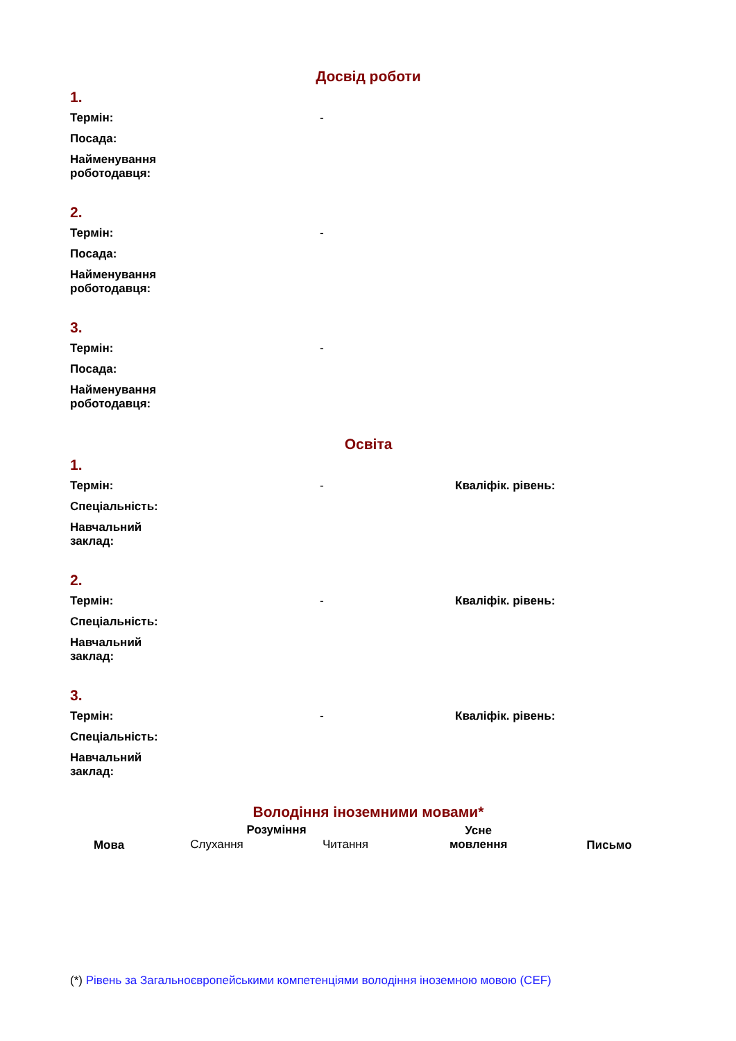Досвід роботи
1.
| Термін: | - |
| Посада: | |
| Найменування роботодавця: | |
2.
| Термін: | - |
| Посада: | |
| Найменування роботодавця: | |
3.
| Термін: | - |
| Посада: | |
| Найменування роботодавця: | |
Освіта
1.
| Термін: | - | Кваліфік. рівень: |
| Спеціальність: | | |
| Навчальний заклад: | | |
2.
| Термін: | - | Кваліфік. рівень: |
| Спеціальність: | | |
| Навчальний заклад: | | |
3.
| Термін: | - | Кваліфік. рівень: |
| Спеціальність: | | |
| Навчальний заклад: | | |
Володіння іноземними мовами*
| Мова | Розуміння | | Усне мовлення | Письмо |
| --- | --- | --- | --- | --- |
| | Слухання | Читання | | |
(*) Рівень за Загальноєвропейськими компетенціями володіння іноземною мовою (CEF)